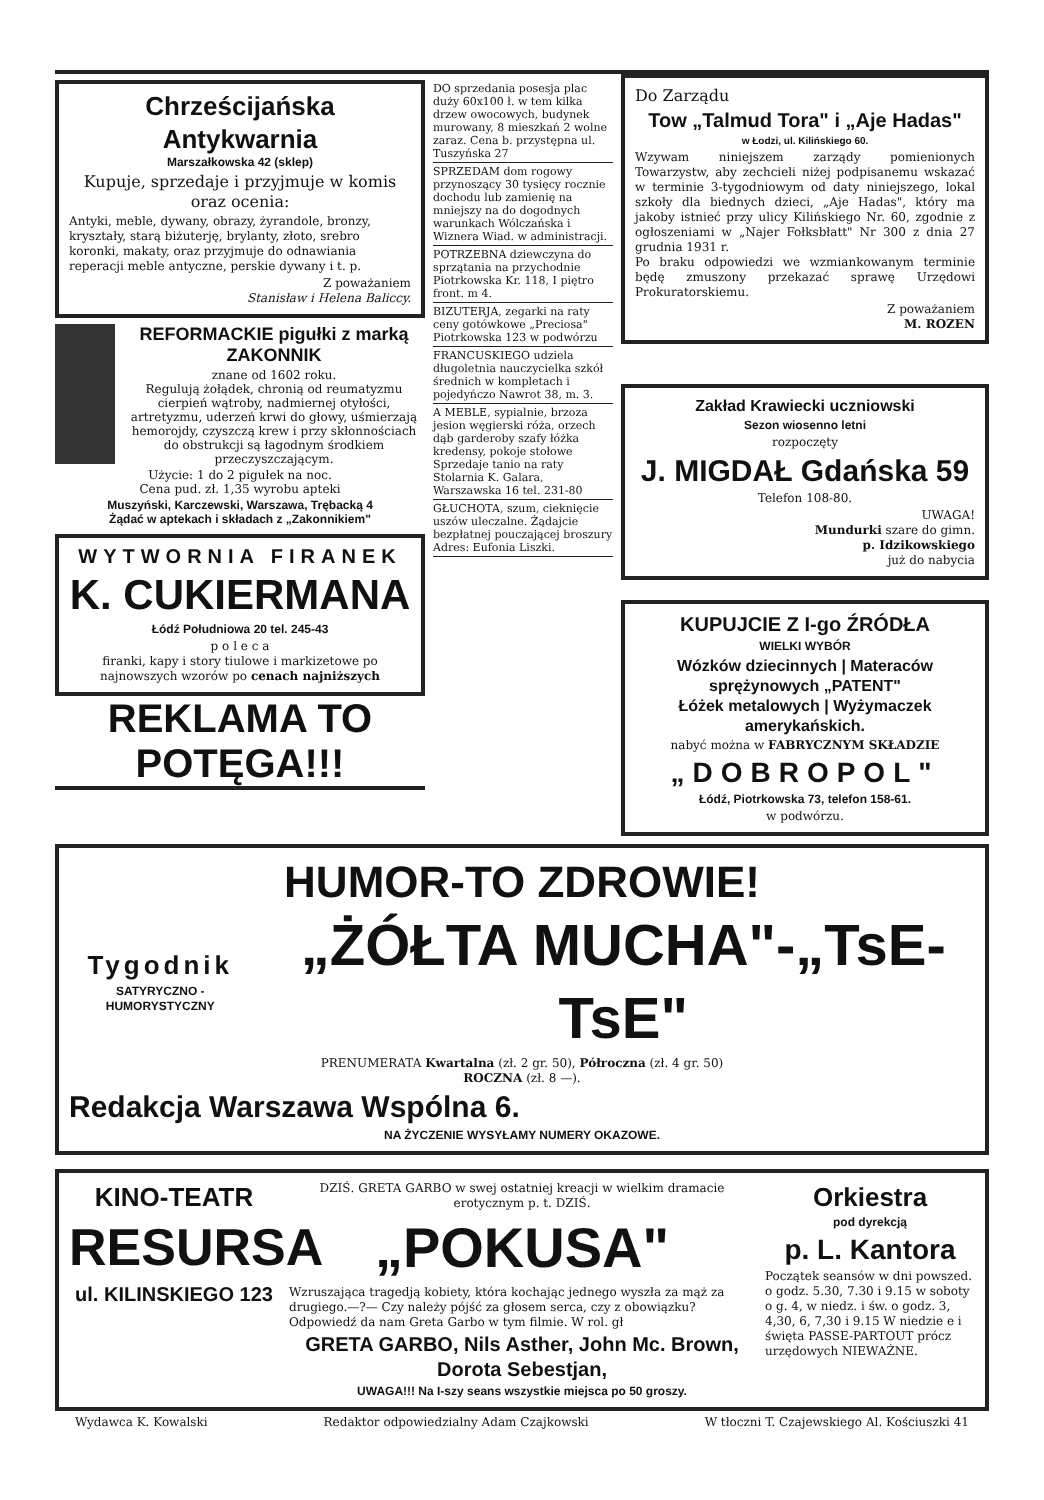Chrześcijańska Antykwarnia
Marszałkowska 42 (sklep)
Kupuje, sprzedaje i przyjmuje w komis oraz ocenia:
Antyki, meble, dywany, obrazy, żyrandole, bronzy, kryształy, starą biżuterję, brylanty, złoto, srebro koronki, makaty, oraz przyjmuje do odnawiania reperacji meble antyczne, perskie dywany i t. p.
Z poważaniem
Stanisław i Helena Baliccy.
REFORMACKIE pigułki z marką ZAKONNIK
znane od 1602 roku.
Regulują żołądek, chronią od reumatyzmu cierpień wątroby, nadmiernej otyłości, artretyzmu, uderzeń krwi do głowy, uśmierzają hemorojdy, czyszczą krew i przy skłonnościach do obstrukcji są łagodnym środkiem przeczyszczającym.
Użycie: 1 do 2 pigułek na noc.
Cena pud. zł. 1,35 wyrobu apteki
Muszyński, Karczewski, Warszawa, Trębacką 4
Żądać w aptekach i składach z „Zakonnikiem"
WYTWORNIA FIRANEK
K. CUKIERMANA
Łódź Południowa 20 tel. 245-43
p o l e c a
firanki, kapy i story tiulowe i markizetowe po najnowszych wzorów po cenach najniższych
REKLAMA TO POTĘGA!!!
DO sprzedania posesja plac duży 60x100 ł. w tem kilka drzew owocowych, budynek murowany, 8 mieszkań 2 wolne zaraz. Cena b. przystępna ul. Tuszyńska 27
SPRZEDAM dom rogowy przynoszący 30 tysięcy rocznie dochodu lub zamienię na mniejszy na do dogodnych warunkach Wólczańska i Wiznera Wiad. w administracji.
POTRZEBNA dziewczyna do sprzątania na przychodnie Piotrkowska Kr. 118, I piętro front. m 4.
BIZUTERJA, zegarki na raty ceny gotówkowe „Preciosa" Piotrkowska 123 w podwórzu
FRANCUSKIEGO udziela długoletnia nauczycielka szkół średnich w kompletach i pojedyńczo Nawrot 38, m. 3.
A MEBLE, sypialnie, brzoza jesion węgierski róża, orzech dąb garderoby szafy łóżka kredensy, pokoje stołowe Sprzedaje tanio na raty Stolarnia K. Galara, Warszawska 16 tel. 231-80
GŁUCHOTA, szum, cieknięcie uszów uleczalne. Żądajcie bezpłatnej pouczającej broszury Adres: Eufonia Liszki.
Do Zarządu
Tow „Talmud Tora" i „Aje Hadas"
w Łodzi, ul. Kilińskiego 60.
Wzywam niniejszem zarządy pomienionych Towarzystw, aby zechcieli niżej podpisanemu wskazać w terminie 3-tygodniowym od daty niniejszego, lokal szkoły dla biednych dzieci, „Aje Hadas", który ma jakoby istnieć przy ulicy Kilińskiego Nr. 60, zgodnie z ogłoszeniami w „Najer Fołksbłatt" Nr 300 z dnia 27 grudnia 1931 r.
Po braku odpowiedzi we wzmiankowanym terminie będę zmuszony przekazać sprawę Urzędowi Prokuratorskiemu.
Z poważaniem
M. ROZEN
Zakład Krawiecki uczniowski
Sezon wiosenno letni
rozpoczęty
J. MIGDAŁ Gdańska 59
Telefon 108-80.
UWAGA!
Mundurki szare do gimn.
p. Idzikowskiego
już do nabycia
KUPUJCIE Z I-go ŹRÓDŁA
WIELKI WYBÓR
Wózków dziecinnych | Materaców sprężynowych „PATENT"
Łóżek metalowych | Wyżymaczek amerykańskich.
nabyć można w FABRYCZNYM SKŁADZIE
„DOBROPOL"
Łódź, Piotrkowska 73, telefon 158-61.
w podwórzu.
HUMOR-TO ZDROWIE!
Tygodnik
SATYRYCZNO - HUMORYSTYCZNY
„ŻÓŁTA MUCHA"-„TsE-TsE"
PRENUMERATA Kwartalna (zł. 2 gr. 50), Półroczna (zł. 4 gr. 50)
ROCZNA (zł. 8 —).
Redakcja Warszawa Wspólna 6.
NA ŻYCZENIE WYSYŁAMY NUMERY OKAZOWE.
KINO-TEATR
RESURSA
ul. KILINSKIEGO 123
DZIŚ. GRETA GARBO w swej ostatniej kreacji w wielkim dramacie erotycznym p. t. DZIŚ.
„POKUSA"
Wzruszająca tragedją kobiety, która kochając jednego wyszła za mąż za drugiego.—?— Czy należy pójść za głosem serca, czy z obowiązku? Odpowiedź da nam Greta Garbo w tym filmie. W rol. gł
GRETA GARBO, Nils Asther, John Mc. Brown, Dorota Sebestjan,
UWAGA!!! Na I-szy seans wszystkie miejsca po 50 groszy.
Orkiestra
pod dyrekcją
p. L. Kantora
Początek seansów w dni powszed. o godz. 5.30, 7.30 i 9.15 w soboty o g. 4, w niedz. i św. o godz. 3, 4,30, 6, 7,30 i 9.15 W niedzie e i święta PASSE-PARTOUT prócz urzędowych NIEWAŻNE.
Wydawca K. Kowalski Redaktor odpowiedzialny Adam Czajkowski W tłoczni T. Czajewskiego Al. Kościuszki 41